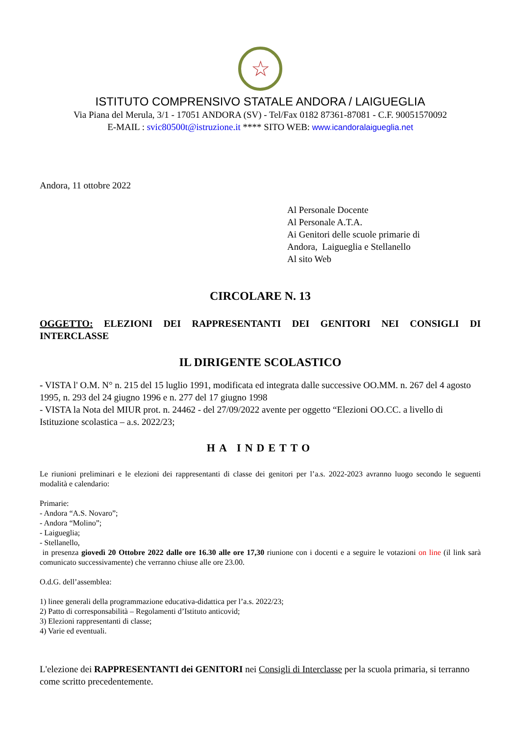☆
ISTITUTO COMPRENSIVO STATALE ANDORA / LAIGUEGLIA
Via Piana del Merula, 3/1 - 17051 ANDORA (SV) - Tel/Fax 0182 87361-87081 - C.F. 90051570092
E-MAIL : svic80500t@istruzione.it **** SITO WEB: www.icandoralaigueglia.net
Andora, 11 ottobre 2022
Al Personale Docente
Al Personale A.T.A.
Ai Genitori delle scuole primarie di
Andora, Laigueglia e Stellanello
Al sito Web
CIRCOLARE N. 13
OGGETTO: ELEZIONI DEI RAPPRESENTANTI DEI GENITORI NEI CONSIGLI DI INTERCLASSE
IL DIRIGENTE SCOLASTICO
- VISTA l' O.M. N° n. 215 del 15 luglio 1991, modificata ed integrata dalle successive OO.MM. n. 267 del 4 agosto 1995, n. 293 del 24 giugno 1996 e n. 277 del 17 giugno 1998
- VISTA la Nota del MIUR prot. n. 24462 - del 27/09/2022 avente per oggetto “Elezioni OO.CC. a livello di Istituzione scolastica – a.s. 2022/23;
HA INDETTO
Le riunioni preliminari e le elezioni dei rappresentanti di classe dei genitori per l’a.s. 2022-2023 avranno luogo secondo le seguenti modalità e calendario:
Primarie:
- Andora “A.S. Novaro”;
- Andora “Molino”;
- Laigueglia;
- Stellanello,
in presenza giovedì 20 Ottobre 2022 dalle ore 16.30 alle ore 17,30 riunione con i docenti e a seguire le votazioni on line (il link sarà comunicato successivamente) che verranno chiuse alle ore 23.00.
O.d.G. dell’assemblea:
1) linee generali della programmazione educativa-didattica per l’a.s. 2022/23;
2) Patto di corresponsabilità – Regolamenti d’Istituto anticovid;
3) Elezioni rappresentanti di classe;
4) Varie ed eventuali.
L'elezione dei RAPPRESENTANTI dei GENITORI nei Consigli di Interclasse per la scuola primaria, si terranno come scritto precedentemente.